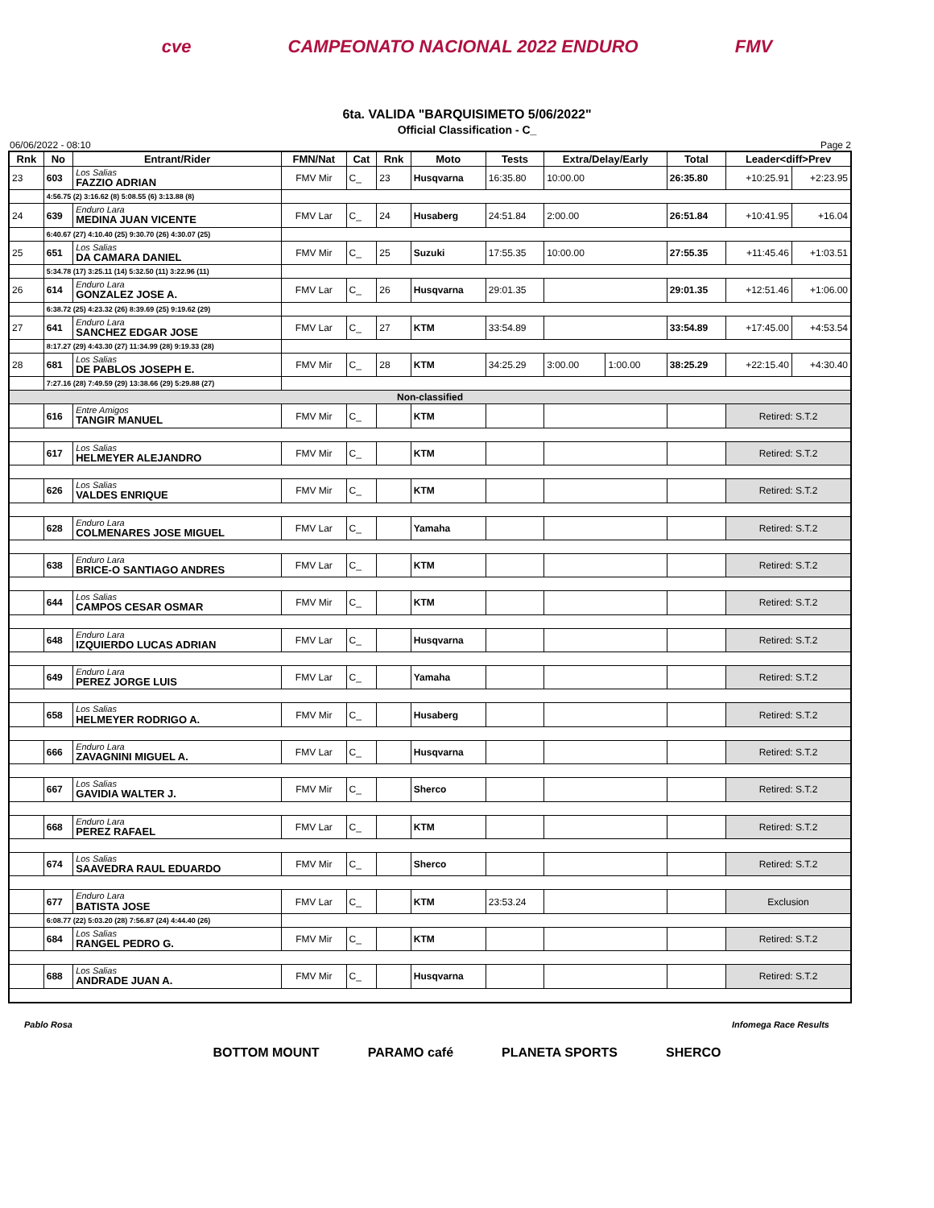cve CAMPEONATO NACIONAL 2022 ENDURO FMV
6ta. VALIDA "BARQUISIMETO 5/06/2022"
Official Classification - C_
06/06/2022 - 08:10 Page 2
| Rnk | No | Entrant/Rider | FMN/Nat | Cat | Rnk | Moto | Tests | Extra/Delay/Early | | Total | Leader<diff>Prev | |
| --- | --- | --- | --- | --- | --- | --- | --- | --- | --- | --- | --- | --- |
| 23 | 603 | Los Salias FAZZIO ADRIAN | FMV Mir | C_ | 23 | Husqvarna | 16:35.80 | 10:00.00 | | 26:35.80 | +10:25.91 | +2:23.95 |
| | 4:56.75 (2) 3:16.62 (8) 5:08.55 (6) 3:13.88 (8) | | | | | | | | | | | |
| 24 | 639 | Enduro Lara MEDINA JUAN VICENTE | FMV Lar | C_ | 24 | Husaberg | 24:51.84 | 2:00.00 | | 26:51.84 | +10:41.95 | +16.04 |
| | 6:40.67 (27) 4:10.40 (25) 9:30.70 (26) 4:30.07 (25) | | | | | | | | | | | |
| 25 | 651 | Los Salias DA CAMARA DANIEL | FMV Mir | C_ | 25 | Suzuki | 17:55.35 | 10:00.00 | | 27:55.35 | +11:45.46 | +1:03.51 |
| | 5:34.78 (17) 3:25.11 (14) 5:32.50 (11) 3:22.96 (11) | | | | | | | | | | | |
| 26 | 614 | Enduro Lara GONZALEZ JOSE A. | FMV Lar | C_ | 26 | Husqvarna | 29:01.35 | | | 29:01.35 | +12:51.46 | +1:06.00 |
| | 6:38.72 (25) 4:23.32 (26) 8:39.69 (25) 9:19.62 (29) | | | | | | | | | | | |
| 27 | 641 | Enduro Lara SANCHEZ EDGAR JOSE | FMV Lar | C_ | 27 | KTM | 33:54.89 | | | 33:54.89 | +17:45.00 | +4:53.54 |
| | 8:17.27 (29) 4:43.30 (27) 11:34.99 (28) 9:19.33 (28) | | | | | | | | | | | |
| 28 | 681 | Los Salias DE PABLOS JOSEPH E. | FMV Mir | C_ | 28 | KTM | 34:25.29 | 3:00.00 | 1:00.00 | 38:25.29 | +22:15.40 | +4:30.40 |
| | 7:27.16 (28) 7:49.59 (29) 13:38.66 (29) 5:29.88 (27) | | | | | | | | | | | |
| Non-classified | | | | | | | | | | | | |
| | 616 | Entre Amigos TANGIR MANUEL | FMV Mir | C_ | | KTM | | | | | Retired: S.T.2 | |
| | 617 | Los Salias HELMEYER ALEJANDRO | FMV Mir | C_ | | KTM | | | | | Retired: S.T.2 | |
| | 626 | Los Salias VALDES ENRIQUE | FMV Mir | C_ | | KTM | | | | | Retired: S.T.2 | |
| | 628 | Enduro Lara COLMENARES JOSE MIGUEL | FMV Lar | C_ | | Yamaha | | | | | Retired: S.T.2 | |
| | 638 | Enduro Lara BRICE-O SANTIAGO ANDRES | FMV Lar | C_ | | KTM | | | | | Retired: S.T.2 | |
| | 644 | Los Salias CAMPOS CESAR OSMAR | FMV Mir | C_ | | KTM | | | | | Retired: S.T.2 | |
| | 648 | Enduro Lara IZQUIERDO LUCAS ADRIAN | FMV Lar | C_ | | Husqvarna | | | | | Retired: S.T.2 | |
| | 649 | Enduro Lara PEREZ JORGE LUIS | FMV Lar | C_ | | Yamaha | | | | | Retired: S.T.2 | |
| | 658 | Los Salias HELMEYER RODRIGO A. | FMV Mir | C_ | | Husaberg | | | | | Retired: S.T.2 | |
| | 666 | Enduro Lara ZAVAGNINI MIGUEL A. | FMV Lar | C_ | | Husqvarna | | | | | Retired: S.T.2 | |
| | 667 | Los Salias GAVIDIA WALTER J. | FMV Mir | C_ | | Sherco | | | | | Retired: S.T.2 | |
| | 668 | Enduro Lara PEREZ RAFAEL | FMV Lar | C_ | | KTM | | | | | Retired: S.T.2 | |
| | 674 | Los Salias SAAVEDRA RAUL EDUARDO | FMV Mir | C_ | | Sherco | | | | | Retired: S.T.2 | |
| | 677 | Enduro Lara BATISTA JOSE | FMV Lar | C_ | | KTM | 23:53.24 | | | | Exclusion | |
| | 6:08.77 (22) 5:03.20 (28) 7:56.87 (24) 4:44.40 (26) | | | | | | | | | | | |
| | 684 | Los Salias RANGEL PEDRO G. | FMV Mir | C_ | | KTM | | | | | Retired: S.T.2 | |
| | 688 | Los Salias ANDRADE JUAN A. | FMV Mir | C_ | | Husqvarna | | | | | Retired: S.T.2 | |
Pablo Rosa Infomega Race Results
BOTTOM MOUNT PARAMO café PLANETA SPORTS SHERCO